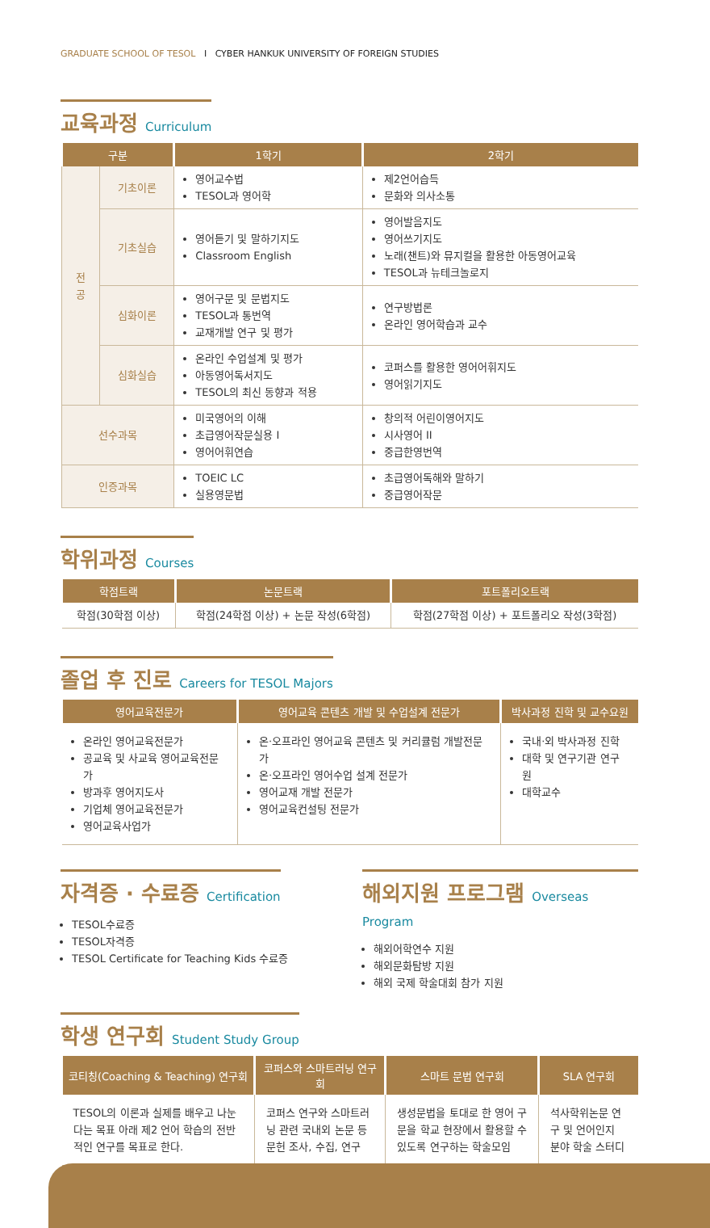GRADUATE SCHOOL OF TESOL I CYBER HANKUK UNIVERSITY OF FOREIGN STUDIES
교육과정 Curriculum
| 구분 | | 1학기 | 2학기 |
| --- | --- | --- | --- |
| 전 공 | 기초이론 | 영어교수법 TESOL과 영어학 | 제2언어습득 문화와 의사소통 |
| | 기초실습 | 영어듣기 및 말하기지도 Classroom English | 영어발음지도 영어쓰기지도 노래(챈트)와 뮤지컬을 활용한 아동영어교육 TESOL과 뉴테크놀로지 |
| | 심화이론 | 영어구문 및 문법지도 TESOL과 통번역 교재개발 연구 및 평가 | 연구방법론 온라인 영어학습과 교수 |
| | 심화실습 | 온라인 수업설계 및 평가 아동영어독서지도 TESOL의 최신 동향과 적용 | 코퍼스를 활용한 영어어휘지도 영어읽기지도 |
| 선수과목 | | 미국영어의 이해 초급영어작문실용 I 영어어휘연습 | 창의적 어린이영어지도 시사영어 II 중급한영번역 |
| 인증과목 | | TOEIC LC 실용영문법 | 초급영어독해와 말하기 중급영어작문 |
학위과정 Courses
| 학점트랙 | 논문트랙 | 포트폴리오트랙 |
| --- | --- | --- |
| 학점(30학점 이상) | 학점(24학점 이상) + 논문 작성(6학점) | 학점(27학점 이상) + 포트폴리오 작성(3학점) |
졸업 후 진로 Careers for TESOL Majors
| 영어교육전문가 | 영어교육 콘텐츠 개발 및 수업설계 전문가 | 박사과정 진학 및 교수요원 |
| --- | --- | --- |
| 온라인 영어교육전문가 공교육 및 사교육 영어교육전문가 방과후 영어지도사 기업체 영어교육전문가 영어교육사업가 | 온·오프라인 영어교육 콘텐츠 및 커리큘럼 개발전문가 온·오프라인 영어수업 설계 전문가 영어교재 개발 전문가 영어교육컨설팅 전문가 | 국내·외 박사과정 진학 대학 및 연구기관 연구원 대학교수 |
자격증 · 수료증 Certification
TESOL수료증
TESOL자격증
TESOL Certificate for Teaching Kids 수료증
해외지원 프로그램 Overseas Program
해외어학연수 지원
해외문화탐방 지원
해외 국제 학술대회 참가 지원
학생 연구회 Student Study Group
| 코티칭(Coaching & Teaching) 연구회 | 코퍼스와 스마트러닝 연구회 | 스마트 문법 연구회 | SLA 연구회 |
| --- | --- | --- | --- |
| TESOL의 이론과 실제를 배우고 나눈다는 목표 아래 제2 언어 학습의 전반적인 연구를 목표로 한다. | 코퍼스 연구와 스마트러닝 관련 국내외 논문 등 문헌 조사, 수집, 연구 | 생성문법을 토대로 한 영어 구문을 학교 현장에서 활용할 수 있도록 연구하는 학술모임 | 석사학위논문 연구 및 언어인지 분야 학술 스터디 |